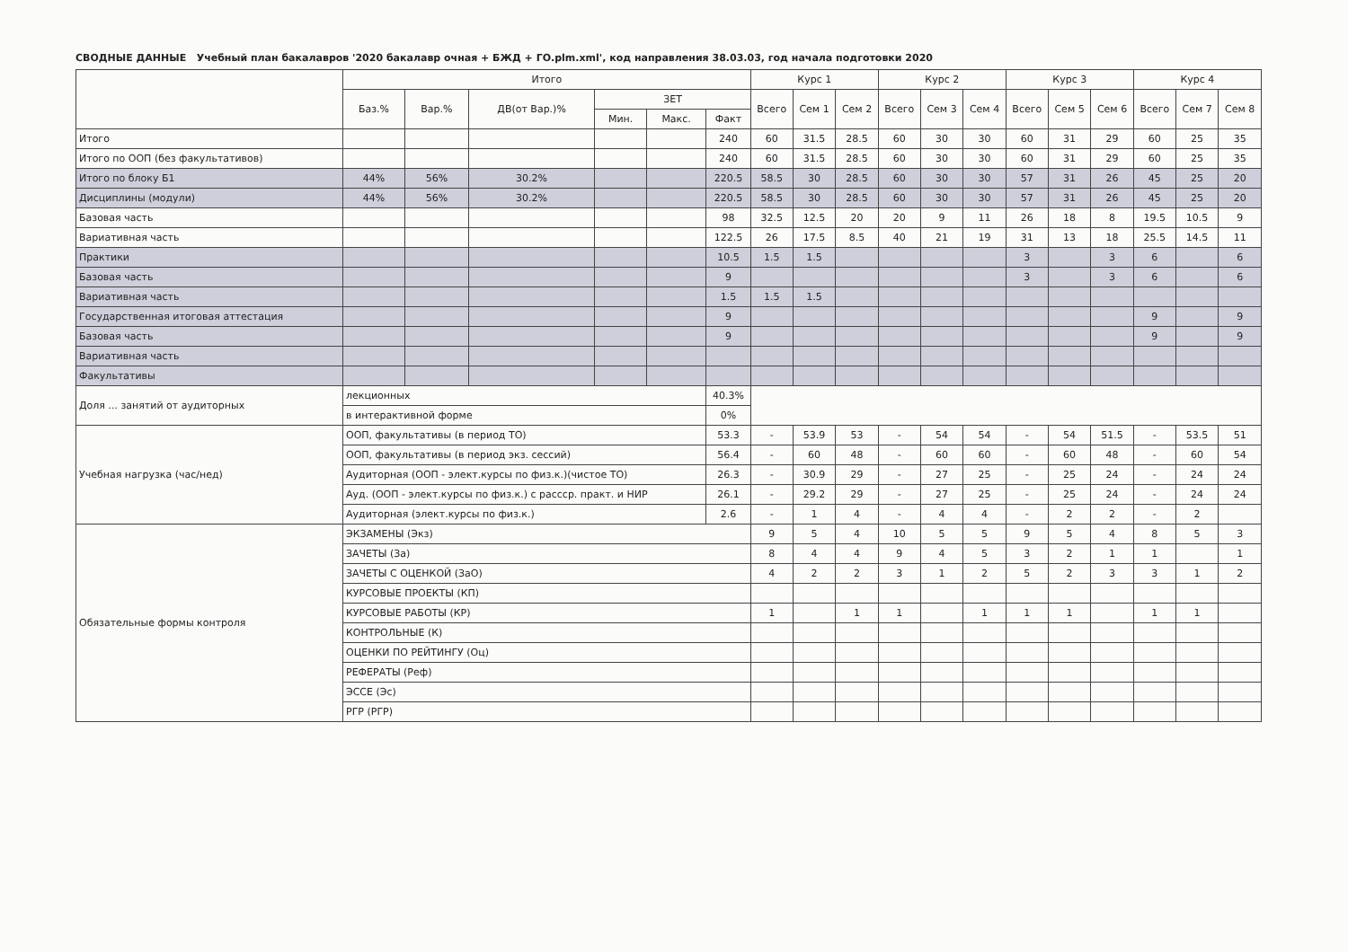СВОДНЫЕ ДАННЫЕ Учебный план бакалавров '2020 бакалавр очная + БЖД + ГО.plm.xml', код направления 38.03.03, год начала подготовки 2020
| | Итого | | | | | | Курс 1 | | | Курс 2 | | | Курс 3 | | | Курс 4 | | |
| --- | --- | --- | --- | --- | --- | --- | --- | --- | --- | --- | --- | --- | --- | --- | --- | --- | --- | --- |
| | Баз.% | Вар.% | ДВ(от Вар.)% | ЗЕТ | | | Всего | Сем 1 | Сем 2 | Всего | Сем 3 | Сем 4 | Всего | Сем 5 | Сем 6 | Всего | Сем 7 | Сем 8 |
| | | | | Мин. | Макс. | Факт | | | | | | | | | | | | |
| Итого | | | | | | 240 | 60 | 31.5 | 28.5 | 60 | 30 | 30 | 60 | 31 | 29 | 60 | 25 | 35 |
| Итого по ООП (без факультативов) | | | | | | 240 | 60 | 31.5 | 28.5 | 60 | 30 | 30 | 60 | 31 | 29 | 60 | 25 | 35 |
| Итого по блоку Б1 | 44% | 56% | 30.2% | | | 220.5 | 58.5 | 30 | 28.5 | 60 | 30 | 30 | 57 | 31 | 26 | 45 | 25 | 20 |
| Дисциплины (модули) | 44% | 56% | 30.2% | | | 220.5 | 58.5 | 30 | 28.5 | 60 | 30 | 30 | 57 | 31 | 26 | 45 | 25 | 20 |
| Базовая часть | | | | | | 98 | 32.5 | 12.5 | 20 | 20 | 9 | 11 | 26 | 18 | 8 | 19.5 | 10.5 | 9 |
| Вариативная часть | | | | | | 122.5 | 26 | 17.5 | 8.5 | 40 | 21 | 19 | 31 | 13 | 18 | 25.5 | 14.5 | 11 |
| Практики | | | | | | 10.5 | 1.5 | 1.5 | | | | | 3 | | 3 | 6 | | 6 |
| Базовая часть | | | | | | 9 | | | | | | | 3 | | 3 | 6 | | 6 |
| Вариативная часть | | | | | | 1.5 | 1.5 | 1.5 | | | | | | | | | | |
| Государственная итоговая аттестация | | | | | | 9 | | | | | | | | | | 9 | | 9 |
| Базовая часть | | | | | | 9 | | | | | | | | | | 9 | | 9 |
| Вариативная часть | | | | | | | | | | | | | | | | | | |
| Факультативы | | | | | | | | | | | | | | | | | | |
| Доля ... занятий от аудиторных | лекционных | | | | | 40.3% | | | | | | | | | | | | |
| | в интерактивной форме | | | | | 0% | | | | | | | | | | | | |
| Учебная нагрузка (час/нед) | ООП, факультативы (в период ТО) | | | | | 53.3 | - | 53.9 | 53 | - | 54 | 54 | - | 54 | 51.5 | - | 53.5 | 51 |
| | ООП, факультативы (в период экз. сессий) | | | | | 56.4 | - | 60 | 48 | - | 60 | 60 | - | 60 | 48 | - | 60 | 54 |
| | Аудиторная (ООП - элект.курсы по физ.к.)(чистое ТО) | | | | | 26.3 | - | 30.9 | 29 | - | 27 | 25 | - | 25 | 24 | - | 24 | 24 |
| | Ауд. (ООП - элект.курсы по физ.к.) с рассср. практ. и НИР | | | | | 26.1 | - | 29.2 | 29 | - | 27 | 25 | - | 25 | 24 | - | 24 | 24 |
| | Аудиторная (элект.курсы по физ.к.) | | | | | 2.6 | - | 1 | 4 | - | 4 | 4 | - | 2 | 2 | - | 2 | |
| Обязательные формы контроля | ЭКЗАМЕНЫ (Экз) | | | | | | 9 | 5 | 4 | 10 | 5 | 5 | 9 | 5 | 4 | 8 | 5 | 3 |
| | ЗАЧЕТЫ (За) | | | | | | 8 | 4 | 4 | 9 | 4 | 5 | 3 | 2 | 1 | 1 | | 1 |
| | ЗАЧЕТЫ С ОЦЕНКОЙ (ЗаО) | | | | | | 4 | 2 | 2 | 3 | 1 | 2 | 5 | 2 | 3 | 3 | 1 | 2 |
| | КУРСОВЫЕ ПРОЕКТЫ (КП) | | | | | | | | | | | | | | | | | |
| | КУРСОВЫЕ РАБОТЫ (КР) | | | | | | 1 | | 1 | 1 | | 1 | 1 | 1 | | 1 | 1 | |
| | КОНТРОЛЬНЫЕ (К) | | | | | | | | | | | | | | | | | |
| | ОЦЕНКИ ПО РЕЙТИНГУ (Оц) | | | | | | | | | | | | | | | | | |
| | РЕФЕРАТЫ (Реф) | | | | | | | | | | | | | | | | | |
| | ЭССЕ (Эс) | | | | | | | | | | | | | | | | | |
| | РГР (РГР) | | | | | | | | | | | | | | | | | |